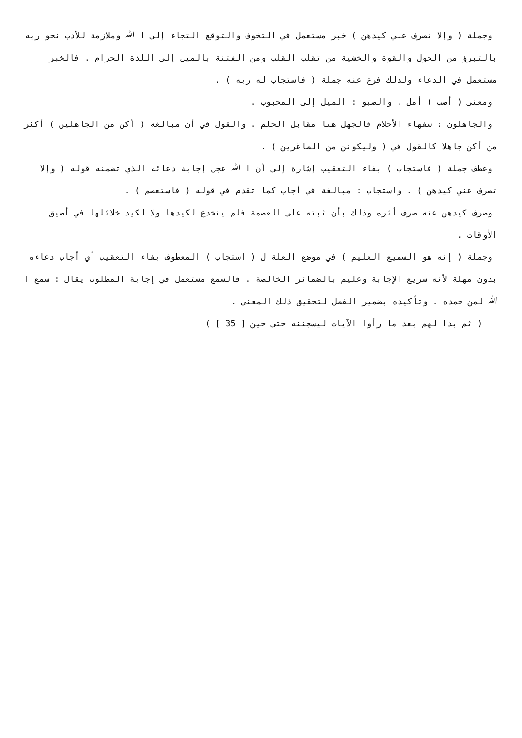وجملة ( وإلا تصرف عني كيدهن ) خبر مستعمل في التخوف والتوقع التجاء إلى ا ﷲ وملازمة للأدب نحو ربه بالتبرؤ من الحول والقوة والخشية من تقلب القلب ومن الفتنة بالميل إلى اللذة الحرام . فالخبر مستعمل في الدعاء ولذلك فرع عنه جملة ( فاستجاب له ربه ) .
ومعنى ( أصب ) أمل . والصبو : الميل إلى المحبوب .
والجاهلون : سفهاء الأحلام فالجهل هنا مقابل الحلم . والقول في أن مبالغة ( أكن من الجاهلين ) أكثر من أكن جاهلا كالقول في ( وليكونن من الصاغرين ) .
وعطف جملة ( فاستجاب ) بفاء التعقيب إشارة إلى أن ا ﷲ عجل إجابة دعائه الذي تضمنه قوله ( وإلا تصرف عني كيدهن ) . واستجاب : مبالغة في أجاب كما تقدم في قوله ( فاستعصم ) .
وصرف كيدهن عنه صرف أثره وذلك بأن ثبته على العصمة فلم ينخدع لكيدها ولا لكيد خلائلها في أضيق الأوقات .
وجملة ( إنه هو السميع العليم ) في موضع العلة ل ( استجاب ) المعطوف بفاء التعقيب أي أجاب دعاءه بدون مهلة لأنه سريع الإجابة وعليم بالضمائر الخالصة . فالسمع مستعمل في إجابة المطلوب يقال : سمع ا ﷲ لمن حمده . وتأكيده بضمير الفصل لتحقيق ذلك المعنى .
( ثم بدا لهم بعد ما رأوا الآيات ليسجننه حتى حين [ 35 ] )